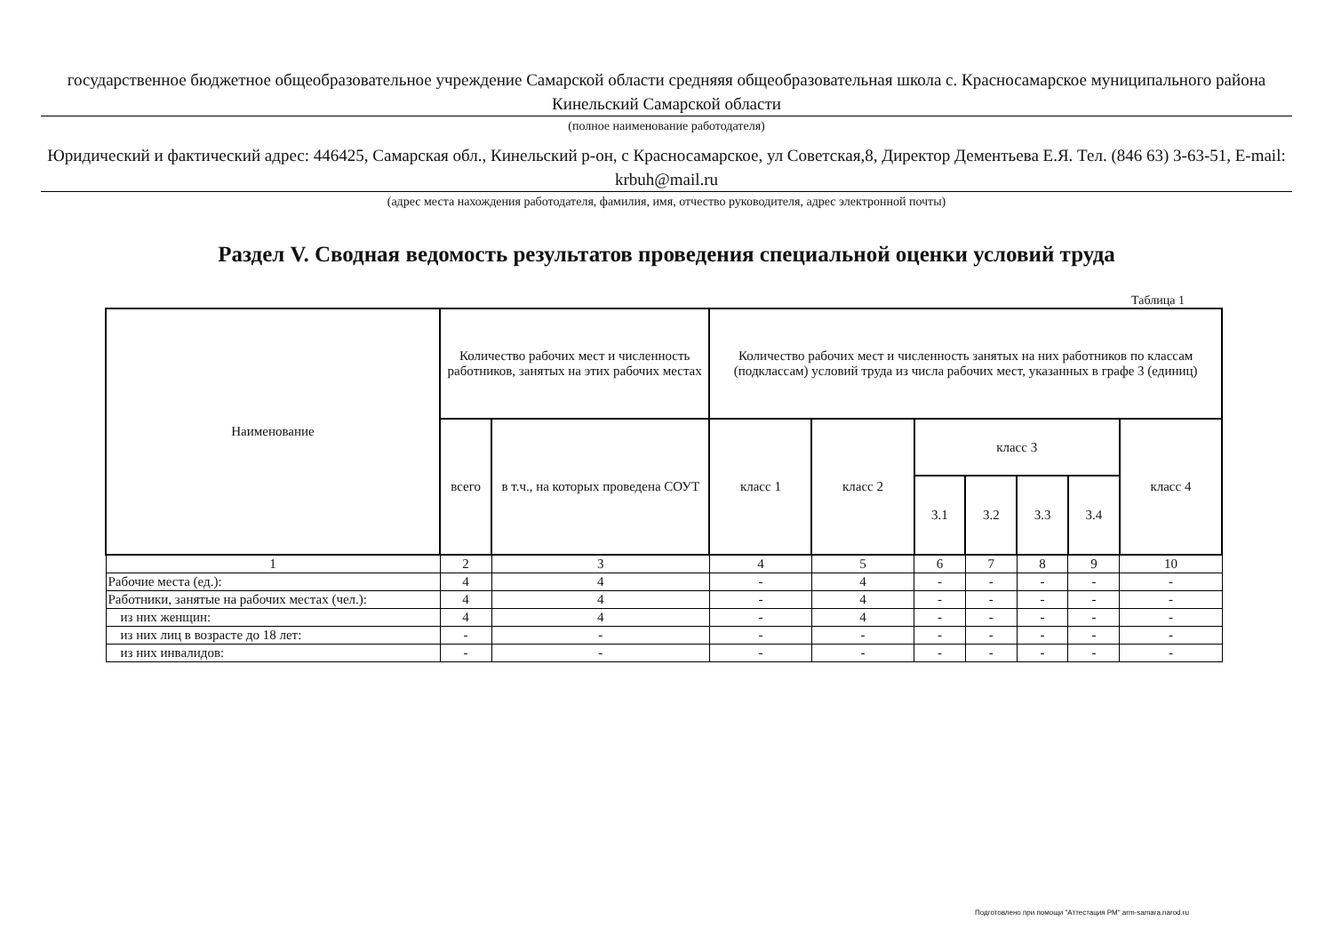государственное бюджетное общеобразовательное учреждение Самарской области средняяя общеобразовательная школа с. Красносамарское муниципального района Кинельский Самарской области
(полное наименование работодателя)
Юридический и фактический адрес: 446425, Самарская обл., Кинельский р-он, с Красносамарское, ул Советская,8, Директор Дементьева Е.Я. Тел. (846 63) 3-63-51, E-mail: krbuh@mail.ru
(адрес места нахождения работодателя, фамилия, имя, отчество руководителя, адрес электронной почты)
Раздел V. Сводная ведомость результатов проведения специальной оценки условий труда
Таблица 1
| Наименование | Количество рабочих мест и численность работников, занятых на этих рабочих местах | | Количество рабочих мест и численность занятых на них работников по классам (подклассам) условий труда из числа рабочих мест, указанных в графе 3 (единиц) | | | | | | | |
| --- | --- | --- | --- | --- | --- | --- | --- | --- | --- | --- |
| | | всего | в т.ч., на которых проведена СОУТ | класс 1 | класс 2 | класс 3 | | | | класс 4 |
| | | | | | | 3.1 | 3.2 | 3.3 | 3.4 | |
| 1 | 2 | 3 | 4 | 5 | 6 | 7 | 8 | 9 | 10 | |
| Рабочие места (ед.): | 4 | 4 | - | 4 | - | - | - | - | - | |
| Работники, занятые на рабочих местах (чел.): | 4 | 4 | - | 4 | - | - | - | - | - | |
| из них женщин: | 4 | 4 | - | 4 | - | - | - | - | - | |
| из них лиц в возрасте до 18 лет: | - | - | - | - | - | - | - | - | - | |
| из них инвалидов: | - | - | - | - | - | - | - | - | - | |
Подготовлено при помощи "Аттестация РМ" arm-samara.narod.ru